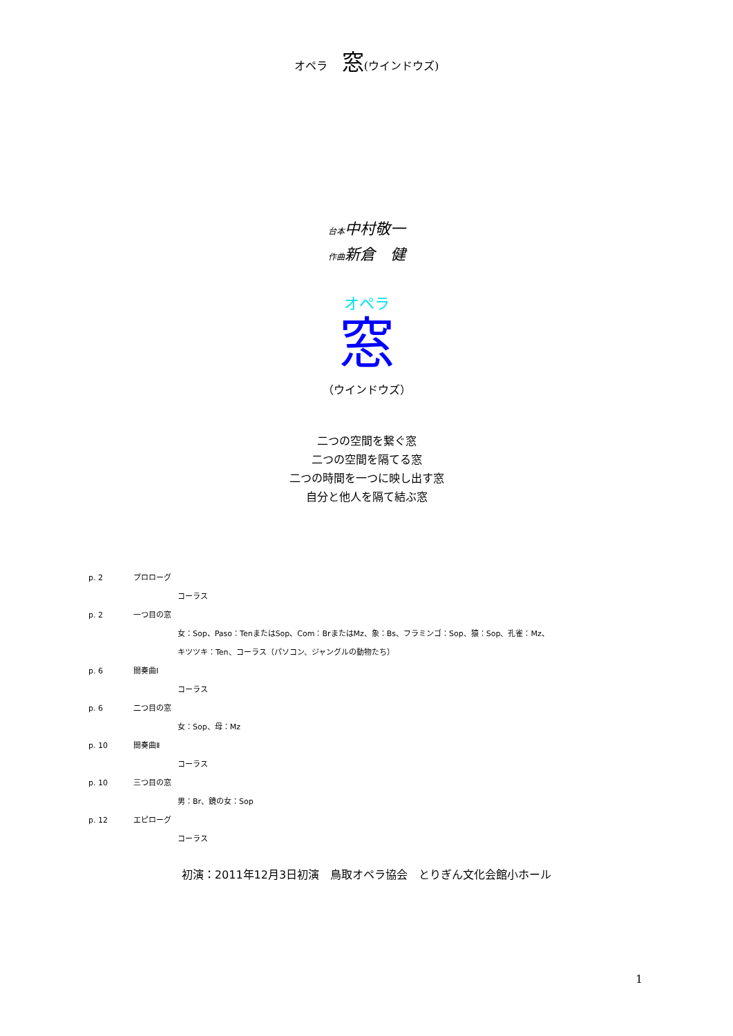オペラ　 窓(ウインドウズ)
台本中村敬一
作曲新倉　健
オペラ
窓
（ウインドウズ）
二つの空間を繋ぐ窓
二つの空間を隔てる窓
二つの時間を一つに映し出す窓
自分と他人を隔て結ぶ窓
p. 2 プロローグ
コーラス
p. 2 一つ目の窓
女：Sop、Paso：TenまたはSop、Com：BrまたはMz、象：Bs、フラミンゴ：Sop、猿：Sop、孔雀：Mz、
キツツキ：Ten、コーラス（パソコン、ジャングルの動物たち）
p. 6 間奏曲Ⅰ
コーラス
p. 6 二つ目の窓
女：Sop、母：Mz
p. 10 間奏曲Ⅱ
コーラス
p. 10 三つ目の窓
男：Br、鏡の女：Sop
p. 12 エピローグ
コーラス
初演：2011年12月3日初演　鳥取オペラ協会　とりぎん文化会館小ホール
1